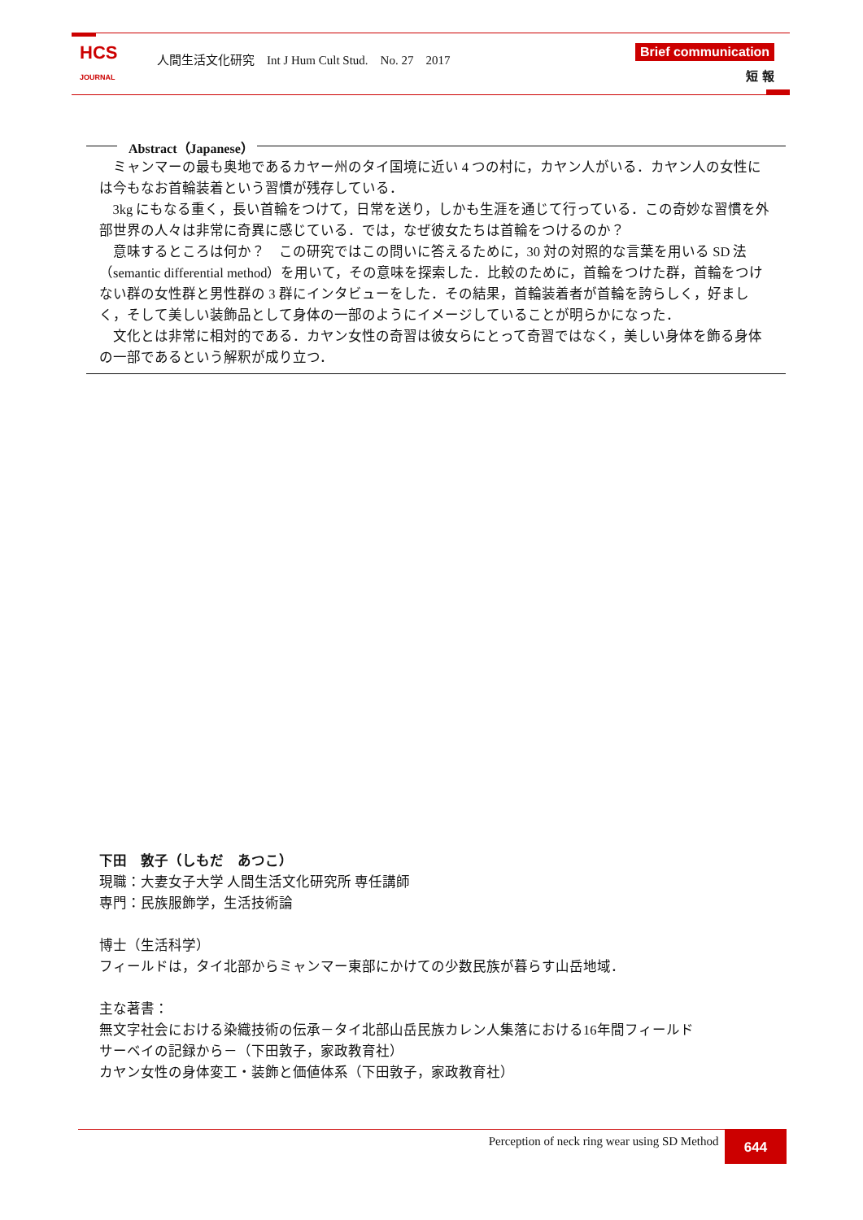HCS
JOURNAL
人間生活文化研究　Int J Hum Cult Stud.　No. 27　2017
Brief communication
短 報
Abstract（Japanese）
ミャンマーの最も奥地であるカヤー州のタイ国境に近い 4 つの村に，カヤン人がいる．カヤン人の女性には今もなお首輪装着という習慣が残存している．
3kg にもなる重く，長い首輪をつけて，日常を送り，しかも生涯を通じて行っている．この奇妙な習慣を外部世界の人々は非常に奇異に感じている．では，なぜ彼女たちは首輪をつけるのか？
意味するところは何か？　この研究ではこの問いに答えるために，30 対の対照的な言葉を用いる SD 法（semantic differential method）を用いて，その意味を探索した．比較のために，首輪をつけた群，首輪をつけない群の女性群と男性群の 3 群にインタビューをした．その結果，首輪装着者が首輪を誇らしく，好ましく，そして美しい装飾品として身体の一部のようにイメージしていることが明らかになった．
文化とは非常に相対的である．カヤン女性の奇習は彼女らにとって奇習ではなく，美しい身体を飾る身体の一部であるという解釈が成り立つ．
下田　敦子（しもだ　あつこ）
現職：大妻女子大学 人間生活文化研究所 専任講師
専門：民族服飾学，生活技術論
博士（生活科学）
フィールドは，タイ北部からミャンマー東部にかけての少数民族が暮らす山岳地域．
主な著書：
無文字社会における染織技術の伝承－タイ北部山岳民族カレン人集落における16年間フィールド
サーベイの記録から－（下田敦子，家政教育社）
カヤン女性の身体変工・装飾と価値体系（下田敦子，家政教育社）
Perception of neck ring wear using SD Method 644